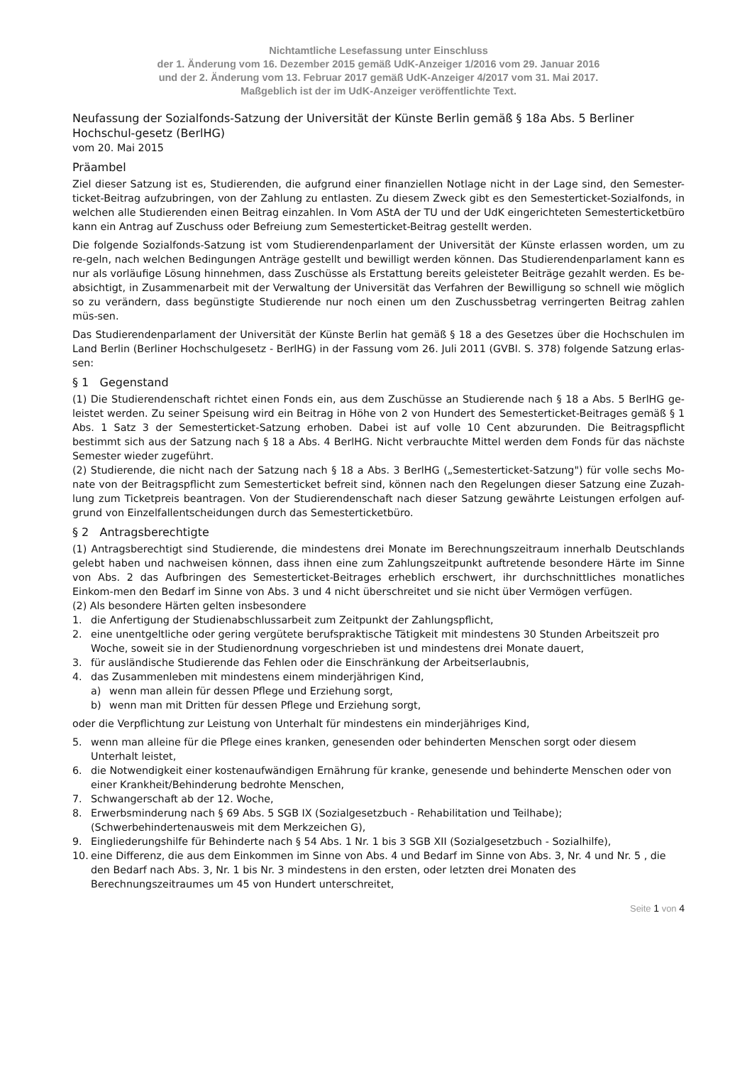Nichtamtliche Lesefassung unter Einschluss
der 1. Änderung vom 16. Dezember 2015 gemäß UdK-Anzeiger 1/2016 vom 29. Januar 2016
und der 2. Änderung vom 13. Februar 2017 gemäß UdK-Anzeiger 4/2017 vom 31. Mai 2017.
Maßgeblich ist der im UdK-Anzeiger veröffentlichte Text.
Neufassung der Sozialfonds-Satzung der Universität der Künste Berlin gemäß § 18a Abs. 5 Berliner Hochschul-gesetz (BerlHG)
vom 20. Mai 2015
Präambel
Ziel dieser Satzung ist es, Studierenden, die aufgrund einer finanziellen Notlage nicht in der Lage sind, den Semester-ticket-Beitrag aufzubringen, von der Zahlung zu entlasten. Zu diesem Zweck gibt es den Semesterticket-Sozialfonds, in welchen alle Studierenden einen Beitrag einzahlen. In Vom AStA der TU und der UdK eingerichteten Semesterticketbüro kann ein Antrag auf Zuschuss oder Befreiung zum Semesterticket-Beitrag gestellt werden.
Die folgende Sozialfonds-Satzung ist vom Studierendenparlament der Universität der Künste erlassen worden, um zu re-geln, nach welchen Bedingungen Anträge gestellt und bewilligt werden können. Das Studierendenparlament kann es nur als vorläufige Lösung hinnehmen, dass Zuschüsse als Erstattung bereits geleisteter Beiträge gezahlt werden. Es be-absichtigt, in Zusammenarbeit mit der Verwaltung der Universität das Verfahren der Bewilligung so schnell wie möglich so zu verändern, dass begünstigte Studierende nur noch einen um den Zuschussbetrag verringerten Beitrag zahlen müs-sen.
Das Studierendenparlament der Universität der Künste Berlin hat gemäß § 18 a des Gesetzes über die Hochschulen im Land Berlin (Berliner Hochschulgesetz - BerlHG) in der Fassung vom 26. Juli 2011 (GVBl. S. 378) folgende Satzung erlas-sen:
§ 1 Gegenstand
(1) Die Studierendenschaft richtet einen Fonds ein, aus dem Zuschüsse an Studierende nach § 18 a Abs. 5 BerlHG ge-leistet werden. Zu seiner Speisung wird ein Beitrag in Höhe von 2 von Hundert des Semesterticket-Beitrages gemäß § 1 Abs. 1 Satz 3 der Semesterticket-Satzung erhoben. Dabei ist auf volle 10 Cent abzurunden. Die Beitragspflicht bestimmt sich aus der Satzung nach § 18 a Abs. 4 BerlHG. Nicht verbrauchte Mittel werden dem Fonds für das nächste Semester wieder zugeführt.
(2) Studierende, die nicht nach der Satzung nach § 18 a Abs. 3 BerlHG („Semesterticket-Satzung") für volle sechs Mo-nate von der Beitragspflicht zum Semesterticket befreit sind, können nach den Regelungen dieser Satzung eine Zuzah-lung zum Ticketpreis beantragen. Von der Studierendenschaft nach dieser Satzung gewährte Leistungen erfolgen auf-grund von Einzelfallentscheidungen durch das Semesterticketbüro.
§ 2 Antragsberechtigte
(1) Antragsberechtigt sind Studierende, die mindestens drei Monate im Berechnungszeitraum innerhalb Deutschlands gelebt haben und nachweisen können, dass ihnen eine zum Zahlungszeitpunkt auftretende besondere Härte im Sinne von Abs. 2 das Aufbringen des Semesterticket-Beitrages erheblich erschwert, ihr durchschnittliches monatliches Einkom-men den Bedarf im Sinne von Abs. 3 und 4 nicht überschreitet und sie nicht über Vermögen verfügen.
(2) Als besondere Härten gelten insbesondere
1. die Anfertigung der Studienabschlussarbeit zum Zeitpunkt der Zahlungspflicht,
2. eine unentgeltliche oder gering vergütete berufspraktische Tätigkeit mit mindestens 30 Stunden Arbeitszeit pro Woche, soweit sie in der Studienordnung vorgeschrieben ist und mindestens drei Monate dauert,
3. für ausländische Studierende das Fehlen oder die Einschränkung der Arbeitserlaubnis,
4. das Zusammenleben mit mindestens einem minderjährigen Kind,
a) wenn man allein für dessen Pflege und Erziehung sorgt,
b) wenn man mit Dritten für dessen Pflege und Erziehung sorgt,
oder die Verpflichtung zur Leistung von Unterhalt für mindestens ein minderjähriges Kind,
5. wenn man alleine für die Pflege eines kranken, genesenden oder behinderten Menschen sorgt oder diesem Unterhalt leistet,
6. die Notwendigkeit einer kostenaufwändigen Ernährung für kranke, genesende und behinderte Menschen oder von einer Krankheit/Behinderung bedrohte Menschen,
7. Schwangerschaft ab der 12. Woche,
8. Erwerbsminderung nach § 69 Abs. 5 SGB IX (Sozialgesetzbuch - Rehabilitation und Teilhabe);
(Schwerbehindertenausweis mit dem Merkzeichen G),
9. Eingliederungshilfe für Behinderte nach § 54 Abs. 1 Nr. 1 bis 3 SGB XII (Sozialgesetzbuch - Sozialhilfe),
10. eine Differenz, die aus dem Einkommen im Sinne von Abs. 4 und Bedarf im Sinne von Abs. 3, Nr. 4 und Nr. 5 , die den Bedarf nach Abs. 3, Nr. 1 bis Nr. 3 mindestens in den ersten, oder letzten drei Monaten des Berechnungszeitraumes um 45 von Hundert unterschreitet,
Seite 1 von 4